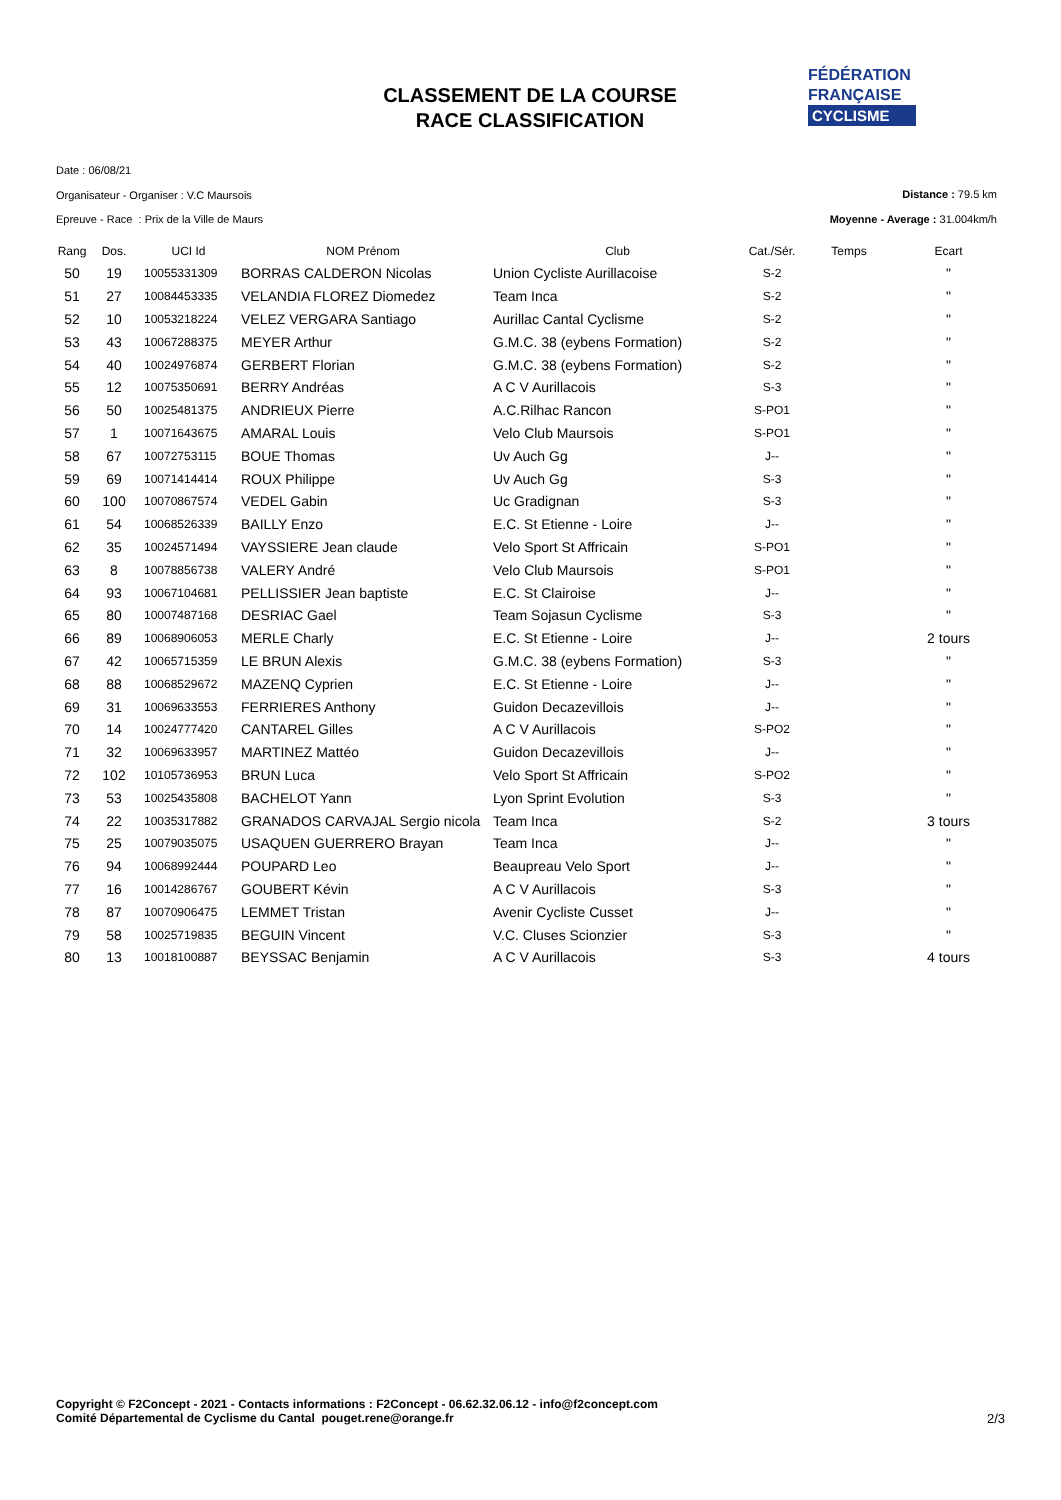CLASSEMENT DE LA COURSE
RACE CLASSIFICATION
FÉDÉRATION
FRANÇAISE
CYCLISME
Date : 06/08/21
Organisateur - Organiser : V.C Maursois
Epreuve - Race : Prix de la Ville de Maurs
Distance : 79.5 km
Moyenne - Average : 31.004km/h
| Rang | Dos. | UCI Id | NOM Prénom | Club | Cat./Sér. | Temps | Ecart |
| --- | --- | --- | --- | --- | --- | --- | --- |
| 50 | 19 | 10055331309 | BORRAS CALDERON Nicolas | Union Cycliste Aurillacoise | S-2 | | " |
| 51 | 27 | 10084453335 | VELANDIA FLOREZ Diomedez | Team Inca | S-2 | | " |
| 52 | 10 | 10053218224 | VELEZ VERGARA Santiago | Aurillac Cantal Cyclisme | S-2 | | " |
| 53 | 43 | 10067288375 | MEYER Arthur | G.M.C. 38 (eybens Formation) | S-2 | | " |
| 54 | 40 | 10024976874 | GERBERT Florian | G.M.C. 38 (eybens Formation) | S-2 | | " |
| 55 | 12 | 10075350691 | BERRY Andréas | A C V Aurillacois | S-3 | | " |
| 56 | 50 | 10025481375 | ANDRIEUX Pierre | A.C.Rilhac Rancon | S-PO1 | | " |
| 57 | 1 | 10071643675 | AMARAL Louis | Velo Club Maursois | S-PO1 | | " |
| 58 | 67 | 10072753115 | BOUE Thomas | Uv Auch Gg | J-- | | " |
| 59 | 69 | 10071414414 | ROUX Philippe | Uv Auch Gg | S-3 | | " |
| 60 | 100 | 10070867574 | VEDEL Gabin | Uc Gradignan | S-3 | | " |
| 61 | 54 | 10068526339 | BAILLY Enzo | E.C. St Etienne - Loire | J-- | | " |
| 62 | 35 | 10024571494 | VAYSSIERE Jean claude | Velo Sport St Affricain | S-PO1 | | " |
| 63 | 8 | 10078856738 | VALERY André | Velo Club Maursois | S-PO1 | | " |
| 64 | 93 | 10067104681 | PELLISSIER Jean baptiste | E.C. St Clairoise | J-- | | " |
| 65 | 80 | 10007487168 | DESRIAC Gael | Team Sojasun Cyclisme | S-3 | | " |
| 66 | 89 | 10068906053 | MERLE Charly | E.C. St Etienne - Loire | J-- | | 2 tours |
| 67 | 42 | 10065715359 | LE BRUN Alexis | G.M.C. 38 (eybens Formation) | S-3 | | " |
| 68 | 88 | 10068529672 | MAZENQ Cyprien | E.C. St Etienne - Loire | J-- | | " |
| 69 | 31 | 10069633553 | FERRIERES Anthony | Guidon Decazevillois | J-- | | " |
| 70 | 14 | 10024777420 | CANTAREL Gilles | A C V Aurillacois | S-PO2 | | " |
| 71 | 32 | 10069633957 | MARTINEZ Mattéo | Guidon Decazevillois | J-- | | " |
| 72 | 102 | 10105736953 | BRUN Luca | Velo Sport St Affricain | S-PO2 | | " |
| 73 | 53 | 10025435808 | BACHELOT Yann | Lyon Sprint Evolution | S-3 | | " |
| 74 | 22 | 10035317882 | GRANADOS CARVAJAL Sergio nicola | Team Inca | S-2 | | 3 tours |
| 75 | 25 | 10079035075 | USAQUEN GUERRERO Brayan | Team Inca | J-- | | " |
| 76 | 94 | 10068992444 | POUPARD Leo | Beaupreau Velo Sport | J-- | | " |
| 77 | 16 | 10014286767 | GOUBERT Kévin | A C V Aurillacois | S-3 | | " |
| 78 | 87 | 10070906475 | LEMMET Tristan | Avenir Cycliste Cusset | J-- | | " |
| 79 | 58 | 10025719835 | BEGUIN Vincent | V.C. Cluses Scionzier | S-3 | | " |
| 80 | 13 | 10018100887 | BEYSSAC Benjamin | A C V Aurillacois | S-3 | | 4 tours |
Copyright © F2Concept - 2021 - Contacts informations : F2Concept - 06.62.32.06.12 - info@f2concept.com
Comité Départemental de Cyclisme du Cantal pouget.rene@orange.fr
2/3